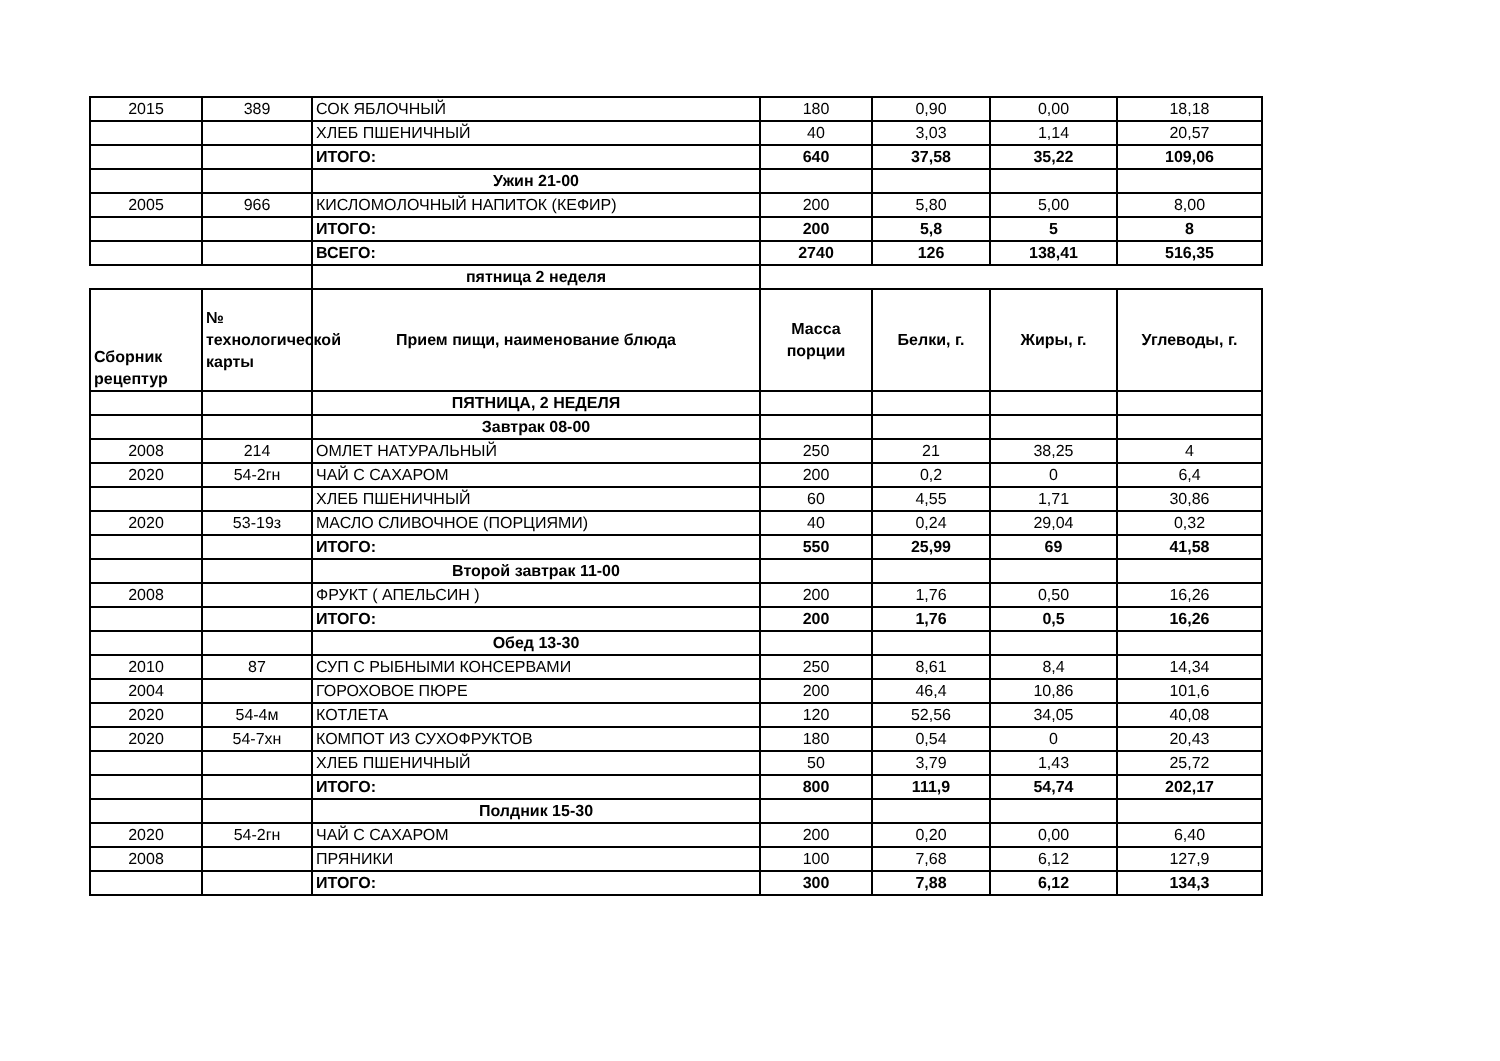| 2015 | 389 | СОК ЯБЛОЧНЫЙ | 180 | 0,90 | 0,00 | 18,18 |
| | | ХЛЕБ ПШЕНИЧНЫЙ | 40 | 3,03 | 1,14 | 20,57 |
| | | ИТОГО: | 640 | 37,58 | 35,22 | 109,06 |
| | | Ужин 21-00 | | | | |
| 2005 | 966 | КИСЛОМОЛОЧНЫЙ НАПИТОК (КЕФИР) | 200 | 5,80 | 5,00 | 8,00 |
| | | ИТОГО: | 200 | 5,8 | 5 | 8 |
| | | ВСЕГО: | 2740 | 126 | 138,41 | 516,35 |
| | | пятница 2 неделя | | | | |
| Сборник рецептур | № технологической карты | Прием пищи, наименование блюда | Масса порции | Белки, г. | Жиры, г. | Углеводы, г. |
| | | ПЯТНИЦА, 2 НЕДЕЛЯ | | | | |
| | | Завтрак 08-00 | | | | |
| 2008 | 214 | ОМЛЕТ НАТУРАЛЬНЫЙ | 250 | 21 | 38,25 | 4 |
| 2020 | 54-2гн | ЧАЙ С САХАРОМ | 200 | 0,2 | 0 | 6,4 |
| | | ХЛЕБ ПШЕНИЧНЫЙ | 60 | 4,55 | 1,71 | 30,86 |
| 2020 | 53-19з | МАСЛО СЛИВОЧНОЕ (ПОРЦИЯМИ) | 40 | 0,24 | 29,04 | 0,32 |
| | | ИТОГО: | 550 | 25,99 | 69 | 41,58 |
| | | Второй завтрак 11-00 | | | | |
| 2008 | | ФРУКТ ( АПЕЛЬСИН ) | 200 | 1,76 | 0,50 | 16,26 |
| | | ИТОГО: | 200 | 1,76 | 0,5 | 16,26 |
| | | Обед 13-30 | | | | |
| 2010 | 87 | СУП С РЫБНЫМИ КОНСЕРВАМИ | 250 | 8,61 | 8,4 | 14,34 |
| 2004 | | ГОРОХОВОЕ ПЮРЕ | 200 | 46,4 | 10,86 | 101,6 |
| 2020 | 54-4м | КОТЛЕТА | 120 | 52,56 | 34,05 | 40,08 |
| 2020 | 54-7хн | КОМПОТ ИЗ СУХОФРУКТОВ | 180 | 0,54 | 0 | 20,43 |
| | | ХЛЕБ ПШЕНИЧНЫЙ | 50 | 3,79 | 1,43 | 25,72 |
| | | ИТОГО: | 800 | 111,9 | 54,74 | 202,17 |
| | | Полдник 15-30 | | | | |
| 2020 | 54-2гн | ЧАЙ С САХАРОМ | 200 | 0,20 | 0,00 | 6,40 |
| 2008 | | ПРЯНИКИ | 100 | 7,68 | 6,12 | 127,9 |
| | | ИТОГО: | 300 | 7,88 | 6,12 | 134,3 |